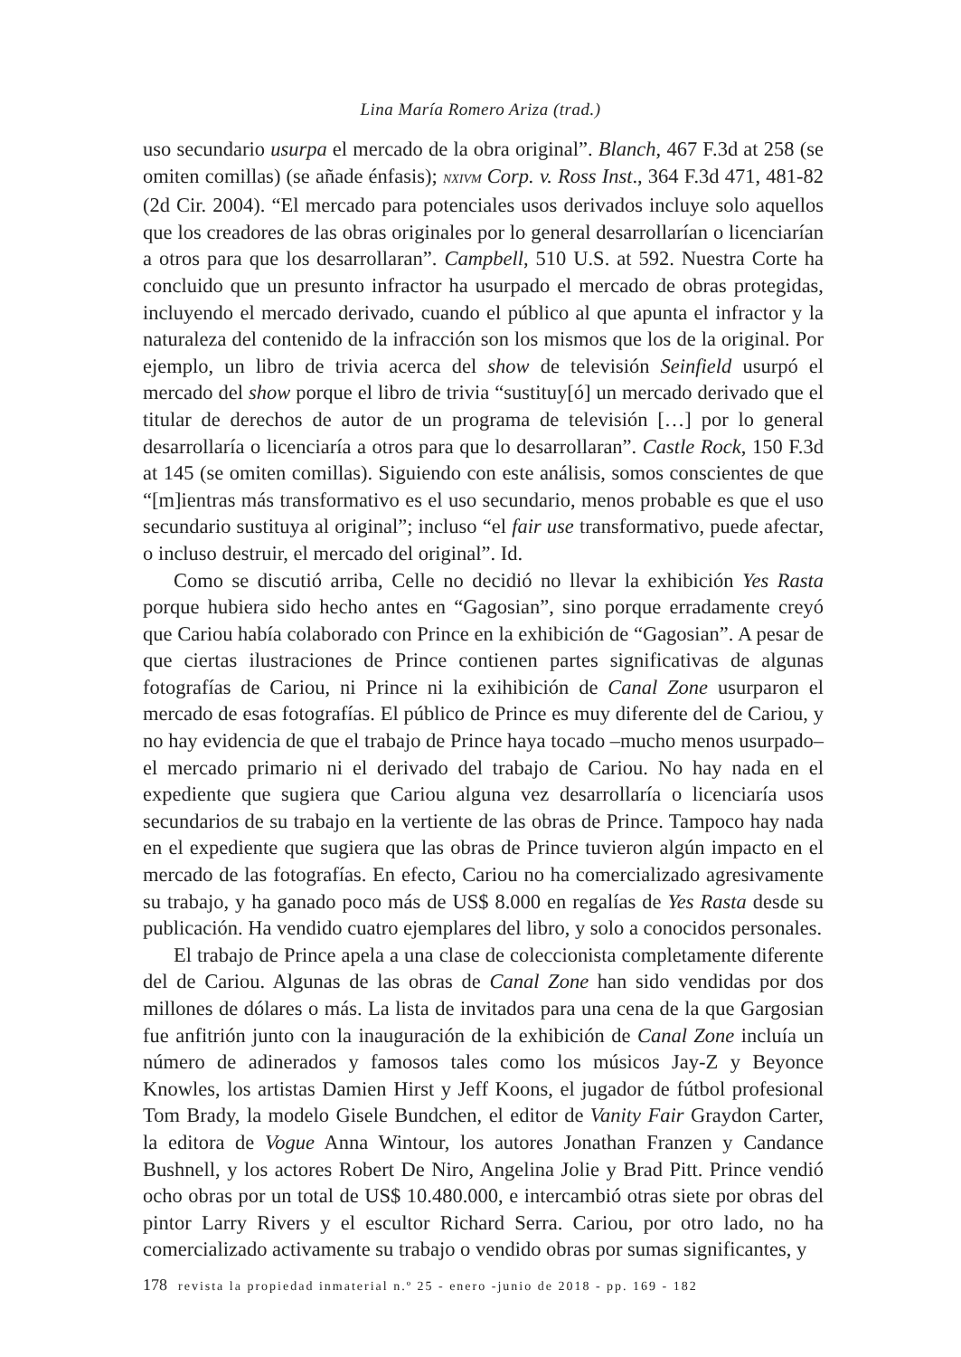Lina María Romero Ariza (trad.)
uso secundario usurpa el mercado de la obra original”. Blanch, 467 F.3d at 258 (se omiten comillas) (se añade énfasis); NXIVM Corp. v. Ross Inst., 364 F.3d 471, 481-82 (2d Cir. 2004). “El mercado para potenciales usos derivados incluye solo aquellos que los creadores de las obras originales por lo general desarrollarían o licenciarían a otros para que los desarrollaran”. Campbell, 510 U.S. at 592. Nuestra Corte ha concluido que un presunto infractor ha usurpado el mercado de obras protegidas, incluyendo el mercado derivado, cuando el público al que apunta el infractor y la naturaleza del contenido de la infracción son los mismos que los de la original. Por ejemplo, un libro de trivia acerca del show de televisión Seinfield usurpó el mercado del show porque el libro de trivia “sustituy[ó] un mercado derivado que el titular de derechos de autor de un programa de televisión […] por lo general desarrollaría o licenciaría a otros para que lo desarrollaran”. Castle Rock, 150 F.3d at 145 (se omiten comillas). Siguiendo con este análisis, somos conscientes de que “[m]ientras más transformativo es el uso secundario, menos probable es que el uso secundario sustituya al original”; incluso “el fair use transformativo, puede afectar, o incluso destruir, el mercado del original”. Id.
Como se discutió arriba, Celle no decidió no llevar la exhibición Yes Rasta porque hubiera sido hecho antes en “Gagosian”, sino porque erradamente creyó que Cariou había colaborado con Prince en la exhibición de “Gagosian”. A pesar de que ciertas ilustraciones de Prince contienen partes significativas de algunas fotografías de Cariou, ni Prince ni la exihibición de Canal Zone usurparon el mercado de esas fotografías. El público de Prince es muy diferente del de Cariou, y no hay evidencia de que el trabajo de Prince haya tocado –mucho menos usurpado– el mercado primario ni el derivado del trabajo de Cariou. No hay nada en el expediente que sugiera que Cariou alguna vez desarrollaría o licenciaría usos secundarios de su trabajo en la vertiente de las obras de Prince. Tampoco hay nada en el expediente que sugiera que las obras de Prince tuvieron algún impacto en el mercado de las fotografías. En efecto, Cariou no ha comercializado agresivamente su trabajo, y ha ganado poco más de US$ 8.000 en regalías de Yes Rasta desde su publicación. Ha vendido cuatro ejemplares del libro, y solo a conocidos personales.
El trabajo de Prince apela a una clase de coleccionista completamente diferente del de Cariou. Algunas de las obras de Canal Zone han sido vendidas por dos millones de dólares o más. La lista de invitados para una cena de la que Gargosian fue anfitrión junto con la inauguración de la exhibición de Canal Zone incluía un número de adinerados y famosos tales como los músicos Jay-Z y Beyonce Knowles, los artistas Damien Hirst y Jeff Koons, el jugador de fútbol profesional Tom Brady, la modelo Gisele Bundchen, el editor de Vanity Fair Graydon Carter, la editora de Vogue Anna Wintour, los autores Jonathan Franzen y Candance Bushnell, y los actores Robert De Niro, Angelina Jolie y Brad Pitt. Prince vendió ocho obras por un total de US$ 10.480.000, e intercambió otras siete por obras del pintor Larry Rivers y el escultor Richard Serra. Cariou, por otro lado, no ha comercializado activamente su trabajo o vendido obras por sumas significantes, y
178 revista la propiedad inmaterial n.º 25 - enero -junio de 2018 - pp. 169 - 182